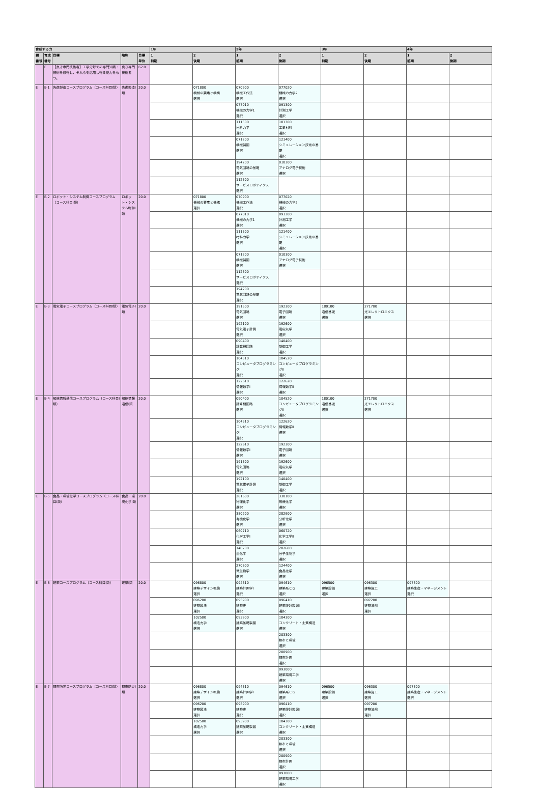| 育成する力 | | | | | 1年 | | 2年 | | 3年 | | 4年 | |
| --- | --- | --- | --- | --- | --- | --- | --- | --- | --- | --- | --- | --- |
| 親 番号 | 育成 番号 | 目標 | 略称 | 目標 単位 | 1 前期 | 2 後期 | 1 前期 | 2 後期 | 1 前期 | 2 後期 | 1 前期 | 2 後期 |
| | E | 【良き専門技術者】工学分野での専門知識・技術を修得し、それらを応用し得る能力をもつ。 | 良き専門技術者 | 62.0 | | | | | | | | |
| E | E-1 | 先進製造コースプログラム（コース科目Ⅰ類） | 先進製造Ⅰ類 | 20.0 | | 071800 機械の要素と機構 選択 | 070900 機械工作法 選択 | 077020 機械の力学2 選択 | | | | |
| | | | | | | | 077010 機械の力学1 選択 | 091300 計測工学 選択 | | | | |
| | | | | | | | 111500 材料力学 選択 | 101300 工業材料 選択 | | | | |
| | | | | | | | 071200 機械製図 選択 | 121400 シミュレーション技術の基礎 選択 | | | | |
| | | | | | | | 194200 電気回路の基礎 選択 | 010300 アナログ電子技術 選択 | | | | |
| | | | | | | | 112500 サービスロボティクス 選択 | | | | | |
| E | E-2 | ロボット・システム制御コースプログラム（コース科目Ⅰ類） | ロボット・システム制御Ⅰ類 | 20.0 | | 071800 機械の要素と機構 選択 | 070900 機械工作法 選択 | 077020 機械の力学2 選択 | | | | |
| | | | | | | | 077010 機械の力学1 選択 | 091300 計測工学 選択 | | | | |
| | | | | | | | 111500 材料力学 選択 | 121400 シミュレーション技術の基礎 選択 | | | | |
| | | | | | | | 071200 機械製図 選択 | 010300 アナログ電子技術 選択 | | | | |
| | | | | | | | 112500 サービスロボティクス 選択 | | | | | |
| | | | | | | | 194200 電気回路の基礎 選択 | | | | | |
| E | E-3 | 電気電子コースプログラム（コース科目Ⅰ類） | 電気電子Ⅰ類 | 20.0 | | | 191500 電気回路 選択 | 192300 電子回路 選択 | 180100 通信基礎 選択 | 271700 光エレクトロニクス 選択 | | |
| | | | | | | | 192100 電気電子計測 選択 | 192600 電磁気学 選択 | | | | |
| | | | | | | | 090400 計算機回路 選択 | 140400 制御工学 選択 | | | | |
| | | | | | | | 104510 コンピュータプログラミングⅠ 選択 | 104520 コンピュータプログラミングⅡ 選択 | | | | |
| | | | | | | | 122610 情報数学Ⅰ 選択 | 122620 情報数学Ⅱ 選択 | | | | |
| E | E-4 | 知能情報通信コースプログラム（コース科目Ⅰ類） | 知能情報通信Ⅰ類 | 20.0 | | | 090400 計算機回路 選択 | 104520 コンピュータプログラミングⅡ 選択 | 180100 通信基礎 選択 | 271700 光エレクトロニクス 選択 | | |
| | | | | | | | 104510 コンピュータプログラミングⅠ 選択 | 122620 情報数学Ⅱ 選択 | | | | |
| | | | | | | | 122610 情報数学Ⅰ 選択 | 192300 電子回路 選択 | | | | |
| | | | | | | | 191500 電気回路 選択 | 192600 電磁気学 選択 | | | | |
| | | | | | | | 192100 電気電子計測 選択 | 140400 制御工学 選択 | | | | |
| E | E-5 | 食品・環境化学コースプログラム（コース科目Ⅰ類） | 食品・環境化学Ⅰ類 | 20.0 | | | 281600 物理化学 選択 | 330100 無機化学 選択 | | | | |
| | | | | | | | 380200 有機化学 選択 | 282900 分析化学 選択 | | | | |
| | | | | | | | 060710 化学工学Ⅰ 選択 | 060720 化学工学Ⅱ 選択 | | | | |
| | | | | | | | 140200 生化学 選択 | 282600 分子生物学 選択 | | | | |
| | | | | | | | 270600 微生物学 選択 | 124400 食品化学 選択 | | | | |
| E | E-6 | 建築コースプログラム（コース科目Ⅰ類） | 建築Ⅰ類 | 20.0 | | 096800 建築デザイン概論 選択 | 094310 建築計画学Ⅰ 選択 | 094610 建築系ＣＧ 選択 | 096500 建築設備 選択 | 096300 建築施工 選択 | 097800 建築生産・マネージメント 選択 | |
| | | | | | | 096200 建築図法 選択 | 095900 建築史 選択 | 096410 建築設計製図Ⅰ 選択 | | 097200 建築法規 選択 | | |
| | | | | | | 102500 構造力学 選択 | 093900 建築基礎製図 選択 | 104300 コンクリート・土質構造 選択 | | | | |
| | | | | | | | | 203300 都市と環境 選択 | | | | |
| | | | | | | | | 200900 都市計画 選択 | | | | |
| | | | | | | | | 093000 建築環境工学 選択 | | | | |
| E | E-7 | 都市防災コースプログラム（コース科目Ⅰ類） | 都市防災Ⅰ類 | 20.0 | | 096800 建築デザイン概論 選択 | 094310 建築計画学Ⅰ 選択 | 094610 建築系ＣＧ 選択 | 096500 建築設備 選択 | 096300 建築施工 選択 | 097800 建築生産・マネージメント 選択 | |
| | | | | | | 096200 建築図法 選択 | 095900 建築史 選択 | 096410 建築設計製図Ⅰ 選択 | | 097200 建築法規 選択 | | |
| | | | | | | 102500 構造力学 選択 | 093900 建築基礎製図 選択 | 104300 コンクリート・土質構造 選択 | | | | |
| | | | | | | | | 203300 都市と環境 選択 | | | | |
| | | | | | | | | 200900 都市計画 選択 | | | | |
| | | | | | | | | 093000 建築環境工学 選択 | | | | |